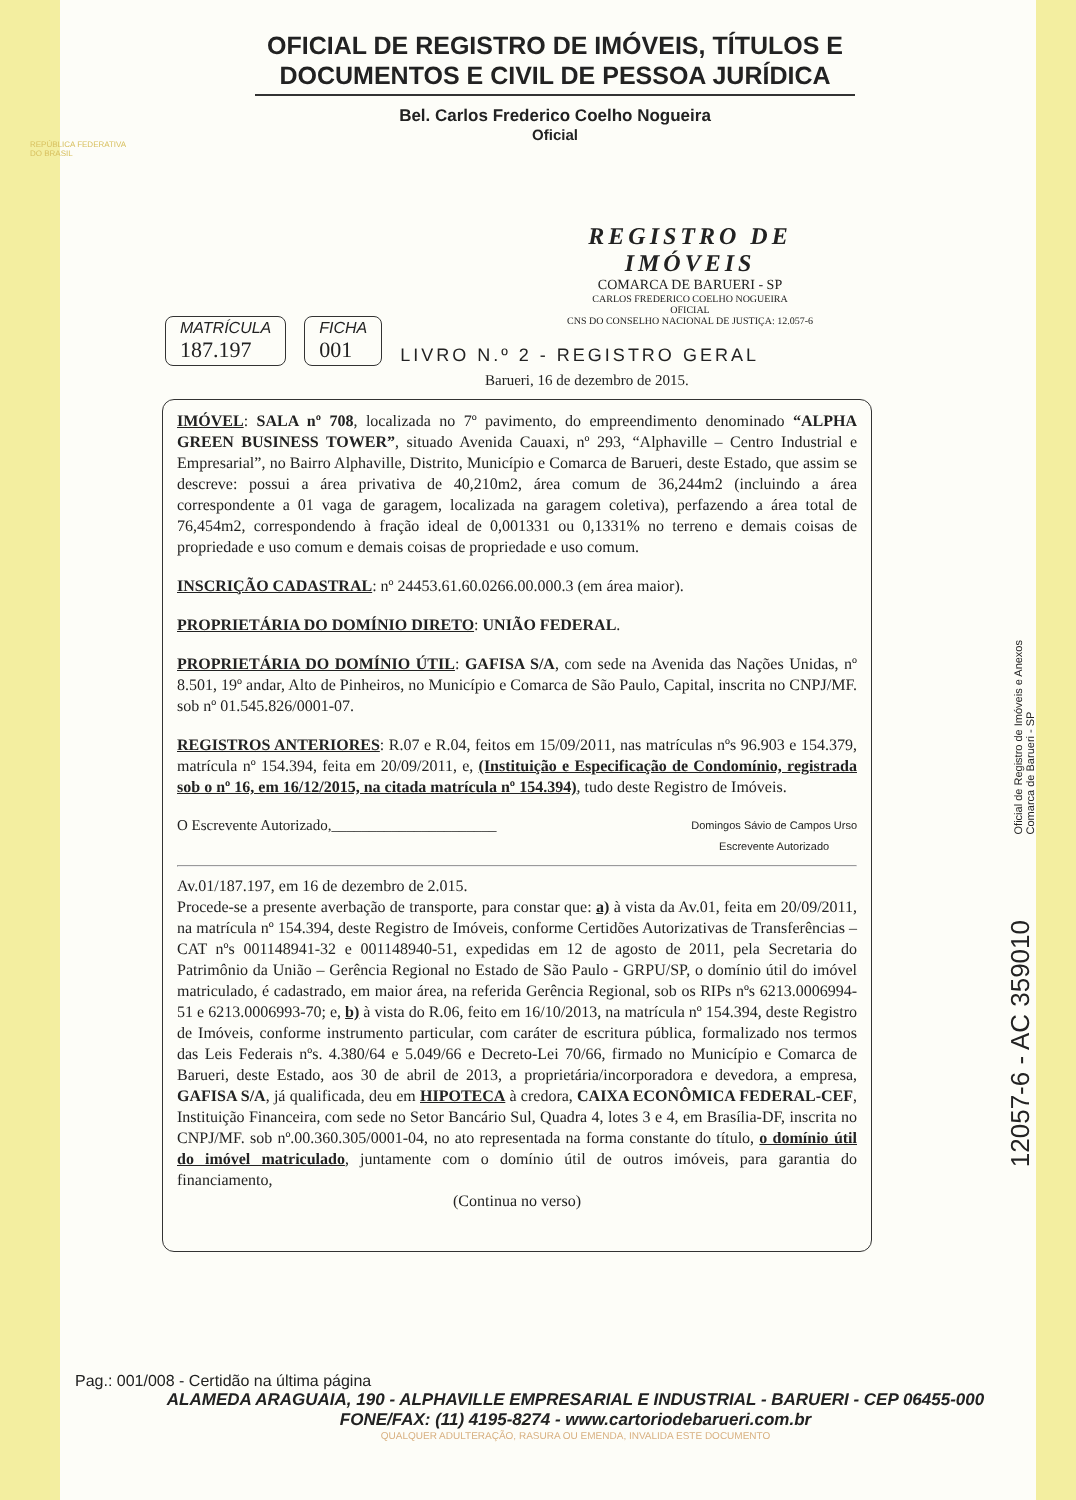REPÚBLICA FEDERATIVA
DO BRASIL
OFICIAL DE REGISTRO DE IMÓVEIS, TÍTULOS E DOCUMENTOS E CIVIL DE PESSOA JURÍDICA
Bel. Carlos Frederico Coelho Nogueira
Oficial
REGISTRO DE IMÓVEIS
COMARCA DE BARUERI - SP
CARLOS FREDERICO COELHO NOGUEIRA
OFICIAL
CNS DO CONSELHO NACIONAL DE JUSTIÇA: 12.057-6
MATRÍCULA
187.197
FICHA
001
LIVRO N.º 2 - REGISTRO GERAL
Barueri, 16 de dezembro de 2015.
IMÓVEL: SALA nº 708, localizada no 7º pavimento, do empreendimento denominado “ALPHA GREEN BUSINESS TOWER”, situado Avenida Cauaxi, nº 293, “Alphaville – Centro Industrial e Empresarial”, no Bairro Alphaville, Distrito, Município e Comarca de Barueri, deste Estado, que assim se descreve: possui a área privativa de 40,210m2, área comum de 36,244m2 (incluindo a área correspondente a 01 vaga de garagem, localizada na garagem coletiva), perfazendo a área total de 76,454m2, correspondendo à fração ideal de 0,001331 ou 0,1331% no terreno e demais coisas de propriedade e uso comum e demais coisas de propriedade e uso comum.
INSCRIÇÃO CADASTRAL: nº 24453.61.60.0266.00.000.3 (em área maior).
PROPRIETÁRIA DO DOMÍNIO DIRETO: UNIÃO FEDERAL.
PROPRIETÁRIA DO DOMÍNIO ÚTIL: GAFISA S/A, com sede na Avenida das Nações Unidas, nº 8.501, 19º andar, Alto de Pinheiros, no Município e Comarca de São Paulo, Capital, inscrita no CNPJ/MF. sob nº 01.545.826/0001-07.
REGISTROS ANTERIORES: R.07 e R.04, feitos em 15/09/2011, nas matrículas nºs 96.903 e 154.379, matrícula nº 154.394, feita em 20/09/2011, e, (Instituição e Especificação de Condomínio, registrada sob o nº 16, em 16/12/2015, na citada matrícula nº 154.394), tudo deste Registro de Imóveis.
O Escrevente Autorizado,______________________ Domingos Sávio de Campos Urso
Escrevente Autorizado
Av.01/187.197, em 16 de dezembro de 2.015.
Procede-se a presente averbação de transporte, para constar que: a) à vista da Av.01, feita em 20/09/2011, na matrícula nº 154.394, deste Registro de Imóveis, conforme Certidões Autorizativas de Transferências – CAT nºs 001148941-32 e 001148940-51, expedidas em 12 de agosto de 2011, pela Secretaria do Patrimônio da União – Gerência Regional no Estado de São Paulo - GRPU/SP, o domínio útil do imóvel matriculado, é cadastrado, em maior área, na referida Gerência Regional, sob os RIPs nºs 6213.0006994-51 e 6213.0006993-70; e, b) à vista do R.06, feito em 16/10/2013, na matrícula nº 154.394, deste Registro de Imóveis, conforme instrumento particular, com caráter de escritura pública, formalizado nos termos das Leis Federais nºs. 4.380/64 e 5.049/66 e Decreto-Lei 70/66, firmado no Município e Comarca de Barueri, deste Estado, aos 30 de abril de 2013, a proprietária/incorporadora e devedora, a empresa, GAFISA S/A, já qualificada, deu em HIPOTECA à credora, CAIXA ECONÔMICA FEDERAL-CEF, Instituição Financeira, com sede no Setor Bancário Sul, Quadra 4, lotes 3 e 4, em Brasília-DF, inscrita no CNPJ/MF. sob nº.00.360.305/0001-04, no ato representada na forma constante do título, o domínio útil do imóvel matriculado, juntamente com o domínio útil de outros imóveis, para garantia do financiamento,
(Continua no verso)
Pag.: 001/008 - Certidão na última página
ALAMEDA ARAGUAIA, 190 - ALPHAVILLE EMPRESARIAL E INDUSTRIAL - BARUERI - CEP 06455-000
FONE/FAX: (11) 4195-8274 - www.cartoriodebarueri.com.br
QUALQUER ADULTERAÇÃO, RASURA OU EMENDA, INVALIDA ESTE DOCUMENTO
Oficial de Registro de Imóveis e Anexos
Comarca de Barueri - SP
12057-6 - AC 359010